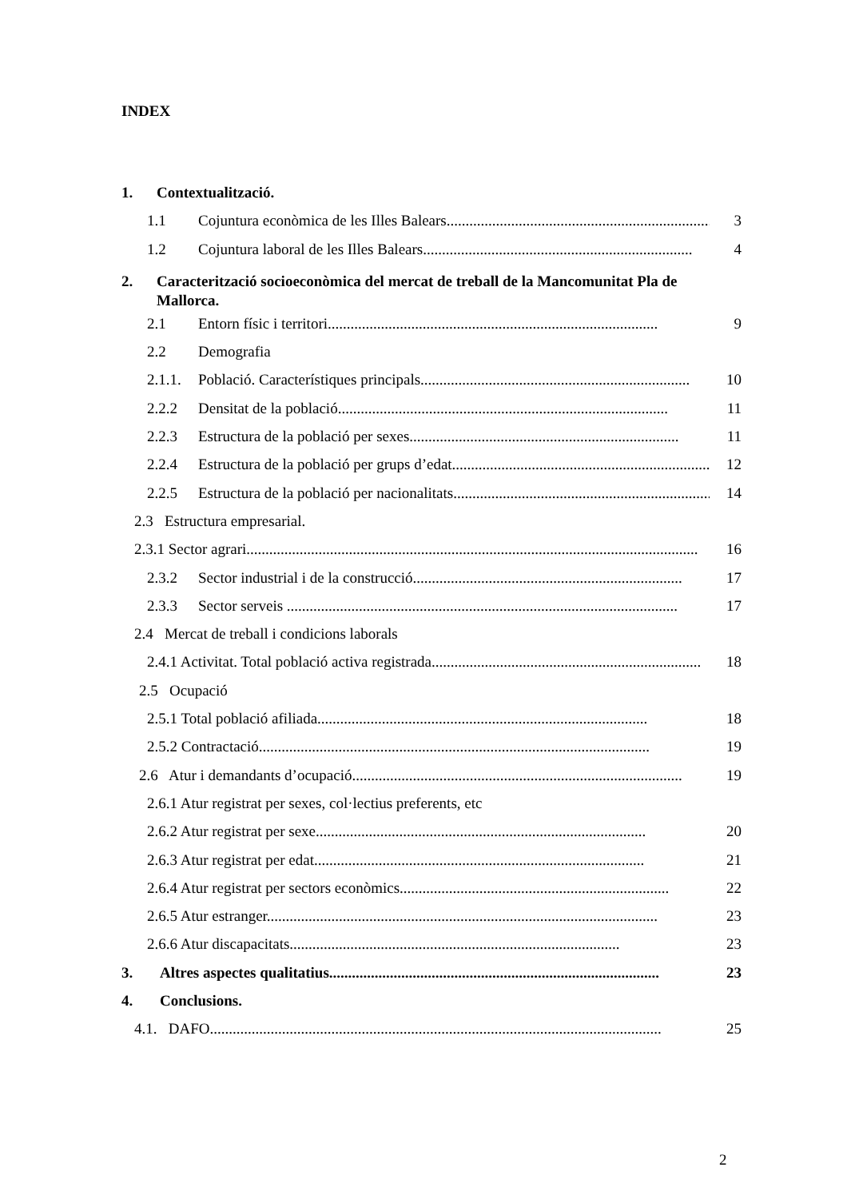INDEX
1. Contextualització.
1.1 Cojuntura econòmica de les Illes Balears....................................................................... 3
1.2 Cojuntura laboral de les Illes Balears....................................................................... 4
2. Caracterització socioeconòmica del mercat de treball de la Mancomunitat Pla de Mallorca.
2.1 Entorn físic i territori....................................................................................... 9
2.2 Demografia
2.1.1. Població. Característiques principals....................................................................... 10
2.2.2 Densitat de la població....................................................................................... 11
2.2.3 Estructura de la població per sexes....................................................................... 11
2.2.4 Estructura de la població per grups d’edat....................................................................... 12
2.2.5 Estructura de la població per nacionalitats....................................................................... 14
2.3 Estructura empresarial.
2.3.1 Sector agrari....................................................................................................................... 16
2.3.2 Sector industrial i de la construcció....................................................................... 17
2.3.3 Sector serveis ....................................................................................................... 17
2.4 Mercat de treball i condicions laborals
2.4.1 Activitat. Total població activa registrada....................................................................... 18
2.5 Ocupació
2.5.1 Total població afiliada....................................................................................... 18
2.5.2 Contractació....................................................................................................... 19
2.6 Atur i demandants d’ocupació....................................................................................... 19
2.6.1 Atur registrat per sexes, col·lectius preferents, etc
2.6.2 Atur registrat per sexe....................................................................................... 20
2.6.3 Atur registrat per edat....................................................................................... 21
2.6.4 Atur registrat per sectors econòmics....................................................................... 22
2.6.5 Atur estranger....................................................................................................... 23
2.6.6 Atur discapacitats....................................................................................... 23
3. Altres aspectes qualitatius....................................................................................... 23
4. Conclusions.
4.1. DAFO....................................................................................................................... 25
2